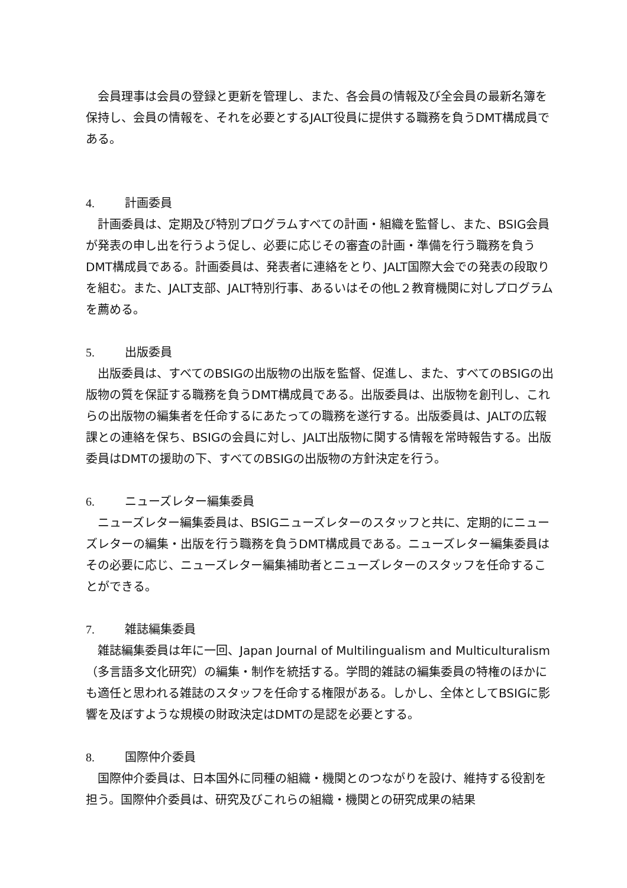会員理事は会員の登録と更新を管理し、また、各会員の情報及び全会員の最新名簿を保持し、会員の情報を、それを必要とするJALT役員に提供する職務を負うDMT構成員である。
4. 計画委員
　計画委員は、定期及び特別プログラムすべての計画・組織を監督し、また、BSIG会員が発表の申し出を行うよう促し、必要に応じその審査の計画・準備を行う職務を負うDMT構成員である。計画委員は、発表者に連絡をとり、JALT国際大会での発表の段取りを組む。また、JALT支部、JALT特別行事、あるいはその他L２教育機関に対しプログラムを薦める。
5. 出版委員
　出版委員は、すべてのBSIGの出版物の出版を監督、促進し、また、すべてのBSIGの出版物の質を保証する職務を負うDMT構成員である。出版委員は、出版物を創刊し、これらの出版物の編集者を任命するにあたっての職務を遂行する。出版委員は、JALTの広報課との連絡を保ち、BSIGの会員に対し、JALT出版物に関する情報を常時報告する。出版委員はDMTの援助の下、すべてのBSIGの出版物の方針決定を行う。
6. ニューズレター編集委員
　ニューズレター編集委員は、BSIGニューズレターのスタッフと共に、定期的にニューズレターの編集・出版を行う職務を負うDMT構成員である。ニューズレター編集委員はその必要に応じ、ニューズレター編集補助者とニューズレターのスタッフを任命することができる。
7. 雑誌編集委員
　雑誌編集委員は年に一回、Japan Journal of Multilingualism and Multiculturalism（多言語多文化研究）の編集・制作を統括する。学問的雑誌の編集委員の特権のほかにも適任と思われる雑誌のスタッフを任命する権限がある。しかし、全体としてBSIGに影響を及ぼすような規模の財政決定はDMTの是認を必要とする。
8. 国際仲介委員
　国際仲介委員は、日本国外に同種の組織・機関とのつながりを設け、維持する役割を担う。国際仲介委員は、研究及びこれらの組織・機関との研究成果の結果